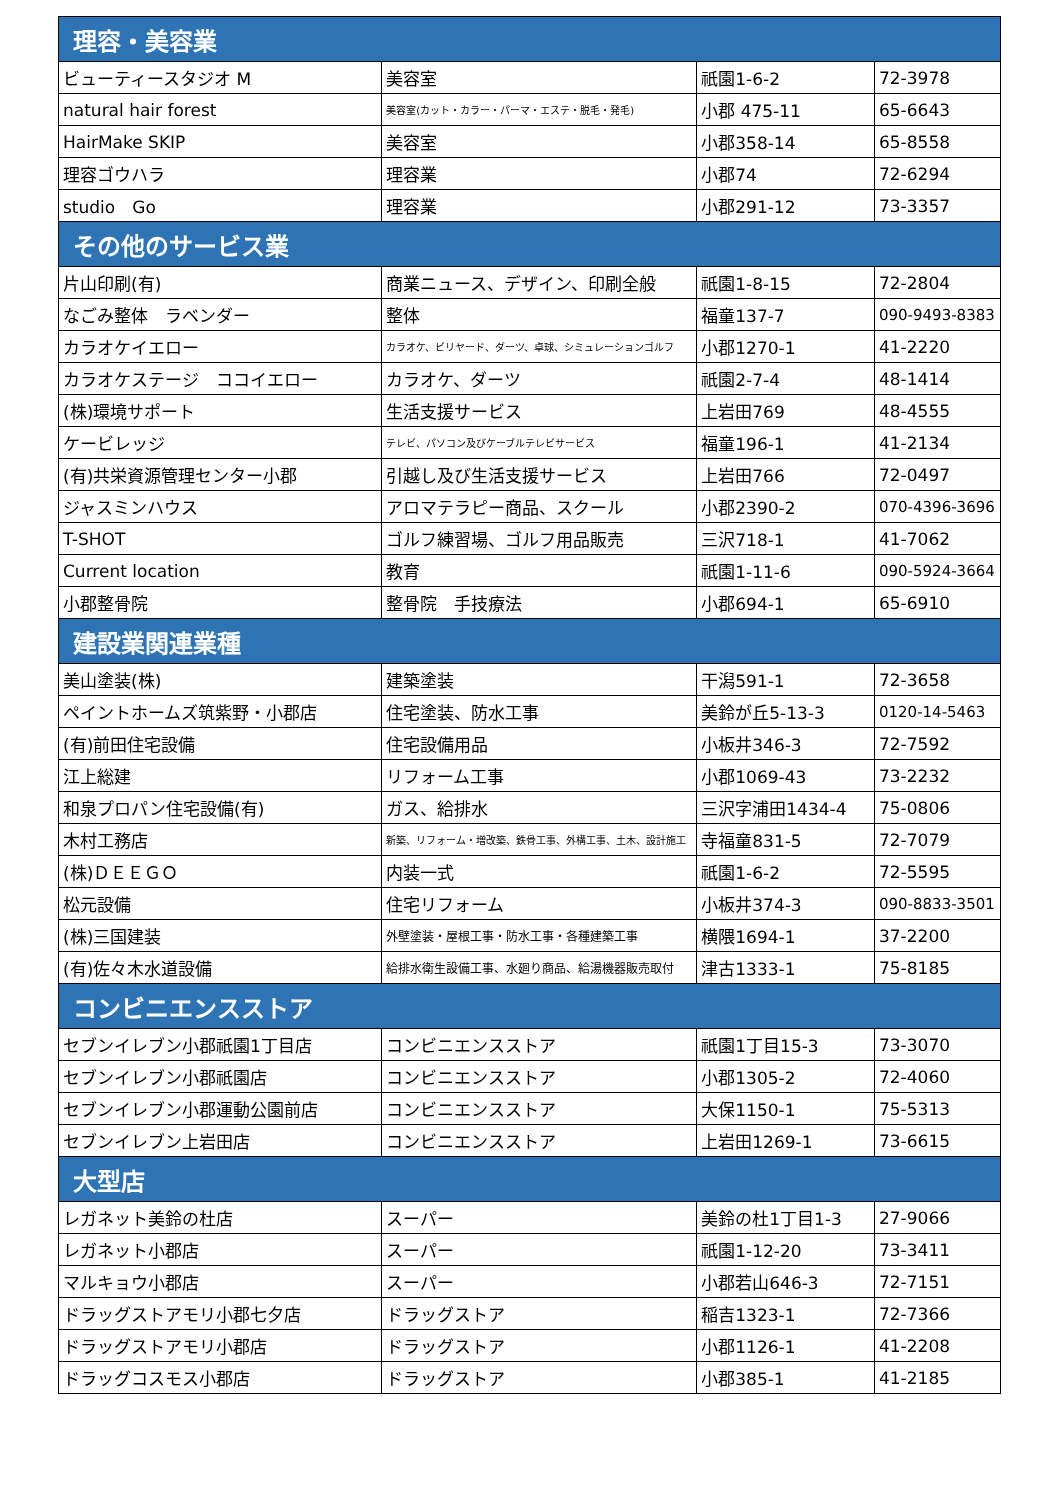| 理容・美容業 | | | |
| --- | --- | --- | --- |
| ビューティースタジオ M | 美容室 | 祇園1-6-2 | 72-3978 |
| natural hair forest | 美容室(カット・カラー・パーマ・エステ・脱毛・発毛) | 小郡 475-11 | 65-6643 |
| HairMake SKIP | 美容室 | 小郡358-14 | 65-8558 |
| 理容ゴウハラ | 理容業 | 小郡74 | 72-6294 |
| studio Go | 理容業 | 小郡291-12 | 73-3357 |
| その他のサービス業 | | | |
| 片山印刷(有) | 商業ニュース、デザイン、印刷全般 | 祇園1-8-15 | 72-2804 |
| なごみ整体 ラベンダー | 整体 | 福童137-7 | 090-9493-8383 |
| カラオケイエロー | カラオケ、ビリヤード、ダーツ、卓球、シミュレーションゴルフ | 小郡1270-1 | 41-2220 |
| カラオケステージ ココイエロー | カラオケ、ダーツ | 祇園2-7-4 | 48-1414 |
| (株)環境サポート | 生活支援サービス | 上岩田769 | 48-4555 |
| ケービレッジ | テレビ、パソコン及びケーブルテレビサービス | 福童196-1 | 41-2134 |
| (有)共栄資源管理センター小郡 | 引越し及び生活支援サービス | 上岩田766 | 72-0497 |
| ジャスミンハウス | アロマテラピー商品、スクール | 小郡2390-2 | 070-4396-3696 |
| T-SHOT | ゴルフ練習場、ゴルフ用品販売 | 三沢718-1 | 41-7062 |
| Current location | 教育 | 祇園1-11-6 | 090-5924-3664 |
| 小郡整骨院 | 整骨院 手技療法 | 小郡694-1 | 65-6910 |
| 建設業関連業種 | | | |
| 美山塗装(株) | 建築塗装 | 干潟591-1 | 72-3658 |
| ペイントホームズ筑紫野・小郡店 | 住宅塗装、防水工事 | 美鈴が丘5-13-3 | 0120-14-5463 |
| (有)前田住宅設備 | 住宅設備用品 | 小板井346-3 | 72-7592 |
| 江上総建 | リフォーム工事 | 小郡1069-43 | 73-2232 |
| 和泉プロパン住宅設備(有) | ガス、給排水 | 三沢字浦田1434-4 | 75-0806 |
| 木村工務店 | 新築、リフォーム・増改築、鉄骨工事、外構工事、土木、設計施工 | 寺福童831-5 | 72-7079 |
| (株)ＤＥＥＧＯ | 内装一式 | 祇園1-6-2 | 72-5595 |
| 松元設備 | 住宅リフォーム | 小板井374-3 | 090-8833-3501 |
| (株)三国建装 | 外壁塗装・屋根工事・防水工事・各種建築工事 | 横隈1694-1 | 37-2200 |
| (有)佐々木水道設備 | 給排水衛生設備工事、水廻り商品、給湯機器販売取付 | 津古1333-1 | 75-8185 |
| コンビニエンスストア | | | |
| セブンイレブン小郡祇園1丁目店 | コンビニエンスストア | 祇園1丁目15-3 | 73-3070 |
| セブンイレブン小郡祇園店 | コンビニエンスストア | 小郡1305-2 | 72-4060 |
| セブンイレブン小郡運動公園前店 | コンビニエンスストア | 大保1150-1 | 75-5313 |
| セブンイレブン上岩田店 | コンビニエンスストア | 上岩田1269-1 | 73-6615 |
| 大型店 | | | |
| レガネット美鈴の杜店 | スーパー | 美鈴の杜1丁目1-3 | 27-9066 |
| レガネット小郡店 | スーパー | 祇園1-12-20 | 73-3411 |
| マルキョウ小郡店 | スーパー | 小郡若山646-3 | 72-7151 |
| ドラッグストアモリ小郡七夕店 | ドラッグストア | 稲吉1323-1 | 72-7366 |
| ドラッグストアモリ小郡店 | ドラッグストア | 小郡1126-1 | 41-2208 |
| ドラッグコスモス小郡店 | ドラッグストア | 小郡385-1 | 41-2185 |